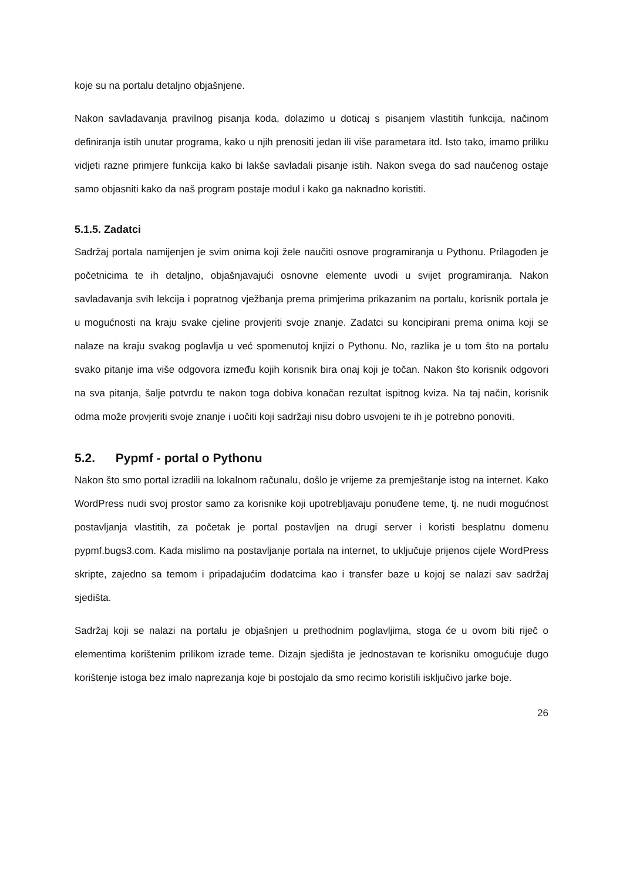koje su na portalu detaljno objašnjene.
Nakon savladavanja pravilnog pisanja koda, dolazimo u doticaj s pisanjem vlastitih funkcija, načinom definiranja istih unutar programa, kako u njih prenositi jedan ili više parametara itd. Isto tako, imamo priliku vidjeti razne primjere funkcija kako bi lakše savladali pisanje istih. Nakon svega do sad naučenog ostaje samo objasniti kako da naš program postaje modul i kako ga naknadno koristiti.
5.1.5. Zadatci
Sadržaj portala namijenjen je svim onima koji žele naučiti osnove programiranja u Pythonu. Prilagođen je početnicima te ih detaljno, objašnjavajući osnovne elemente uvodi u svijet programiranja. Nakon savladavanja svih lekcija i popratnog vježbanja prema primjerima prikazanim na portalu, korisnik portala je u mogućnosti na kraju svake cjeline provjeriti svoje znanje. Zadatci su koncipirani prema onima koji se nalaze na kraju svakog poglavlja u već spomenutoj knjizi o Pythonu. No, razlika je u tom što na portalu svako pitanje ima više odgovora između kojih korisnik bira onaj koji je točan. Nakon što korisnik odgovori na sva pitanja, šalje potvrdu te nakon toga dobiva konačan rezultat ispitnog kviza. Na taj način, korisnik odma može provjeriti svoje znanje i uočiti koji sadržaji nisu dobro usvojeni te ih je potrebno ponoviti.
5.2. Pypmf - portal o Pythonu
Nakon što smo portal izradili na lokalnom računalu, došlo je vrijeme za premještanje istog na internet. Kako WordPress nudi svoj prostor samo za korisnike koji upotrebljavaju ponuđene teme, tj. ne nudi mogućnost postavljanja vlastitih, za početak je portal postavljen na drugi server i koristi besplatnu domenu pypmf.bugs3.com. Kada mislimo na postavljanje portala na internet, to uključuje prijenos cijele WordPress skripte, zajedno sa temom i pripadajućim dodatcima kao i transfer baze u kojoj se nalazi sav sadržaj sjedišta.
Sadržaj koji se nalazi na portalu je objašnjen u prethodnim poglavljima, stoga će u ovom biti riječ o elementima korištenim prilikom izrade teme. Dizajn sjedišta je jednostavan te korisniku omogućuje dugo korištenje istoga bez imalo naprezanja koje bi postojalo da smo recimo koristili isključivo jarke boje.
26